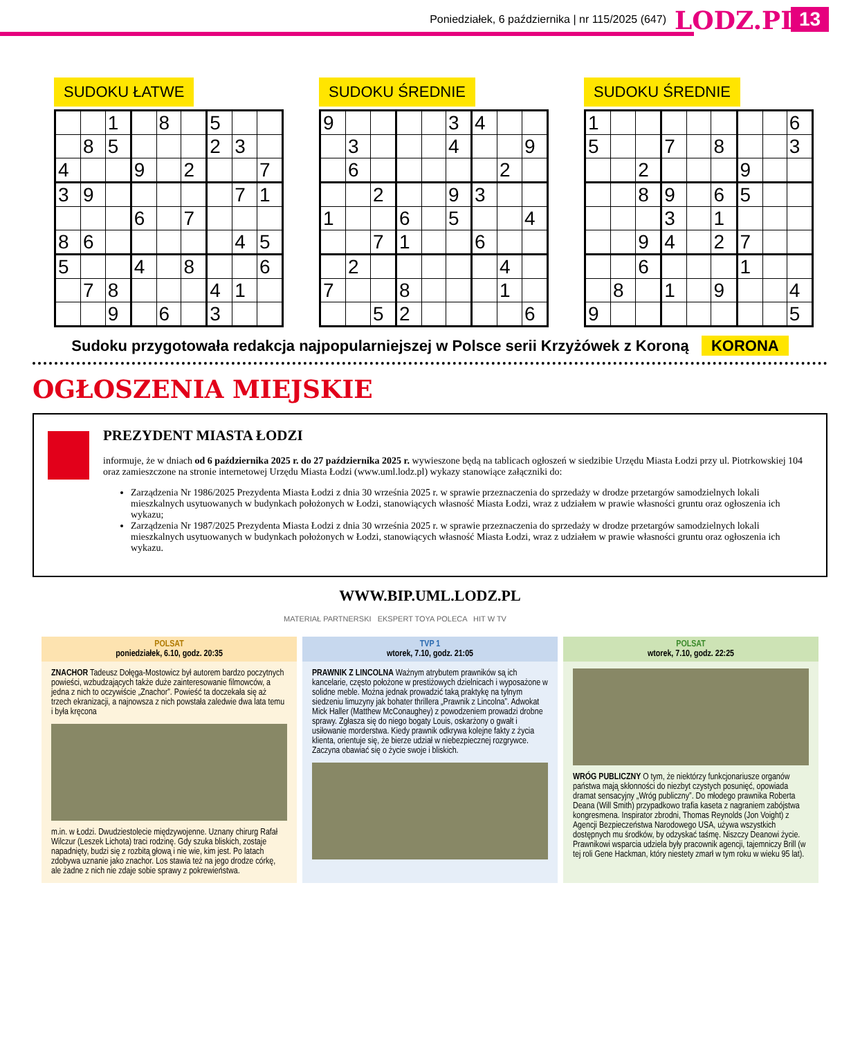Poniedziałek, 6 października | nr 115/2025 (647)
LODZ.PL 13
SUDOKU ŁATWE
| | | 1 | | 8 | | 5 | | |
| | 8 | 5 | | | | 2 | 3 | |
| 4 | | | 9 | | 2 | | | 7 |
| 3 | 9 | | | | | | 7 | 1 |
| | | | 6 | | 7 | | | |
| 8 | 6 | | | | | | 4 | 5 |
| 5 | | | 4 | | 8 | | | 6 |
| | 7 | 8 | | | | 4 | 1 | |
| | | 9 | | 6 | | 3 | | |
SUDOKU ŚREDNIE
| 9 | | | | | 3 | 4 | | |
| | 3 | | | | 4 | | | 9 |
| | 6 | | | | | | 2 | |
| | | 2 | | | 9 | 3 | | |
| 1 | | | 6 | | 5 | | | 4 |
| | | 7 | 1 | | | 6 | | |
| | 2 | | | | | | 4 | |
| 7 | | | 8 | | | | 1 | |
| | | 5 | 2 | | | | | 6 |
SUDOKU ŚREDNIE
| 1 | | | | | | | | 6 |
| 5 | | | 7 | | 8 | | | 3 |
| | | 2 | | | | 9 | | |
| | | 8 | 9 | | 6 | 5 | | |
| | | | 3 | | 1 | | | |
| | | 9 | 4 | | 2 | 7 | | |
| | | 6 | | | | 1 | | |
| | 8 | | 1 | | 9 | | | 4 |
| 9 | | | | | | | | 5 |
Sudoku przygotowała redakcja najpopularniejszej w Polsce serii Krzyżówek z Koroną KORONA
OGŁOSZENIA MIEJSKIE
PREZYDENT MIASTA ŁODZI
informuje, że w dniach od 6 października 2025 r. do 27 października 2025 r. wywieszone będą na tablicach ogłoszeń w siedzibie Urzędu Miasta Łodzi przy ul. Piotrkowskiej 104 oraz zamieszczone na stronie internetowej Urzędu Miasta Łodzi (www.uml.lodz.pl) wykazy stanowiące załączniki do:
Zarządzenia Nr 1986/2025 Prezydenta Miasta Łodzi z dnia 30 września 2025 r. w sprawie przeznaczenia do sprzedaży w drodze przetargów samodzielnych lokali mieszkalnych usytuowanych w budynkach położonych w Łodzi, stanowiących własność Miasta Łodzi, wraz z udziałem w prawie własności gruntu oraz ogłoszenia ich wykazu;
Zarządzenia Nr 1987/2025 Prezydenta Miasta Łodzi z dnia 30 września 2025 r. w sprawie przeznaczenia do sprzedaży w drodze przetargów samodzielnych lokali mieszkalnych usytuowanych w budynkach położonych w Łodzi, stanowiących własność Miasta Łodzi, wraz z udziałem w prawie własności gruntu oraz ogłoszenia ich wykazu.
WWW.BIP.UML.LODZ.PL
MATERIAŁ PARTNERSKI EKSPERT TOYA POLECA HIT W TV
POLSAT
poniedziałek, 6.10, godz. 20:35
ZNACHOR Tadeusz Dołęga-Mostowicz był autorem bardzo poczytnych powieści, wzbudzających także duże zainteresowanie filmowców, a jedna z nich to oczywiście „Znachor”. Powieść ta doczekała się aż trzech ekranizacji, a najnowsza z nich powstała zaledwie dwa lata temu i była kręcona
m.in. w Łodzi. Dwudziestolecie międzywojenne. Uznany chirurg Rafał Wilczur (Leszek Lichota) traci rodzinę. Gdy szuka bliskich, zostaje napadnięty, budzi się z rozbitą głową i nie wie, kim jest. Po latach zdobywa uznanie jako znachor. Los stawia też na jego drodze córkę, ale żadne z nich nie zdaje sobie sprawy z pokrewieństwa.
TVP 1
wtorek, 7.10, godz. 21:05
PRAWNIK Z LINCOLNA Ważnym atrybutem prawników są ich kancelarie, często położone w prestiżowych dzielnicach i wyposażone w solidne meble. Można jednak prowadzić taką praktykę na tylnym siedzeniu limuzyny jak bohater thrillera „Prawnik z Lincolna”. Adwokat Mick Haller (Matthew McConaughey) z powodzeniem prowadzi drobne sprawy. Zgłasza się do niego bogaty Louis, oskarżony o gwałt i usiłowanie morderstwa. Kiedy prawnik odkrywa kolejne fakty z życia klienta, orientuje się, że bierze udział w niebezpiecznej rozgrywce. Zaczyna obawiać się o życie swoje i bliskich.
POLSAT
wtorek, 7.10, godz. 22:25
WRÓG PUBLICZNY O tym, że niektórzy funkcjonariusze organów państwa mają skłonności do niezbyt czystych posunięć, opowiada dramat sensacyjny „Wróg publiczny”. Do młodego prawnika Roberta Deana (Will Smith) przypadkowo trafia kaseta z nagraniem zabójstwa kongresmena. Inspirator zbrodni, Thomas Reynolds (Jon Voight) z Agencji Bezpieczeństwa Narodowego USA, używa wszystkich dostępnych mu środków, by odzyskać taśmę. Niszczy Deanowi życie. Prawnikowi wsparcia udziela były pracownik agencji, tajemniczy Brill (w tej roli Gene Hackman, który niestety zmarł w tym roku w wieku 95 lat).